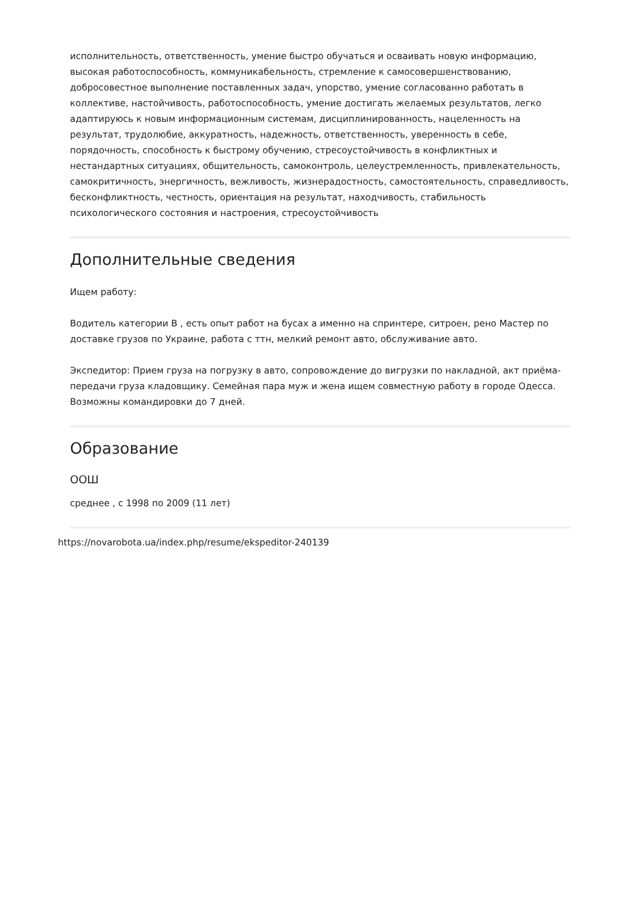исполнительность, ответственность, умение быстро обучаться и осваивать новую информацию, высокая работоспособность, коммуникабельность, стремление к самосовершенствованию, добросовестное выполнение поставленных задач, упорство, умение согласованно работать в коллективе, настойчивость, работоспособность, умение достигать желаемых результатов, легко адаптируюсь к новым информационным системам, дисциплинированность, нацеленность на результат, трудолюбие, аккуратность, надежность, ответственность, уверенность в себе, порядочность, способность к быстрому обучению, стресоустойчивость в конфликтных и нестандартных ситуациях, общительность, самоконтроль, целеустремленность, привлекательность, самокритичность, энергичность, вежливость, жизнерадостность, самостоятельность, справедливость, бесконфликтность, честность, ориентация на результат, находчивость, стабильность психологического состояния и настроения, стресоустойчивость
Дополнительные сведения
Ищем работу:
Водитель категории В , есть опыт работ на бусах а именно на спринтере, ситроен, рено Мастер по доставке грузов по Украине, работа с ттн, мелкий ремонт авто, обслуживание авто.
Экспедитор: Прием груза на погрузку в авто, сопровождение до вигрузки по накладной, акт приёма-передачи груза кладовщику. Семейная пара муж и жена ищем совместную работу в городе Одесса. Возможны командировки до 7 дней.
Образование
ООШ
среднее , с 1998 по 2009 (11 лет)
https://novarobota.ua/index.php/resume/ekspeditor-240139